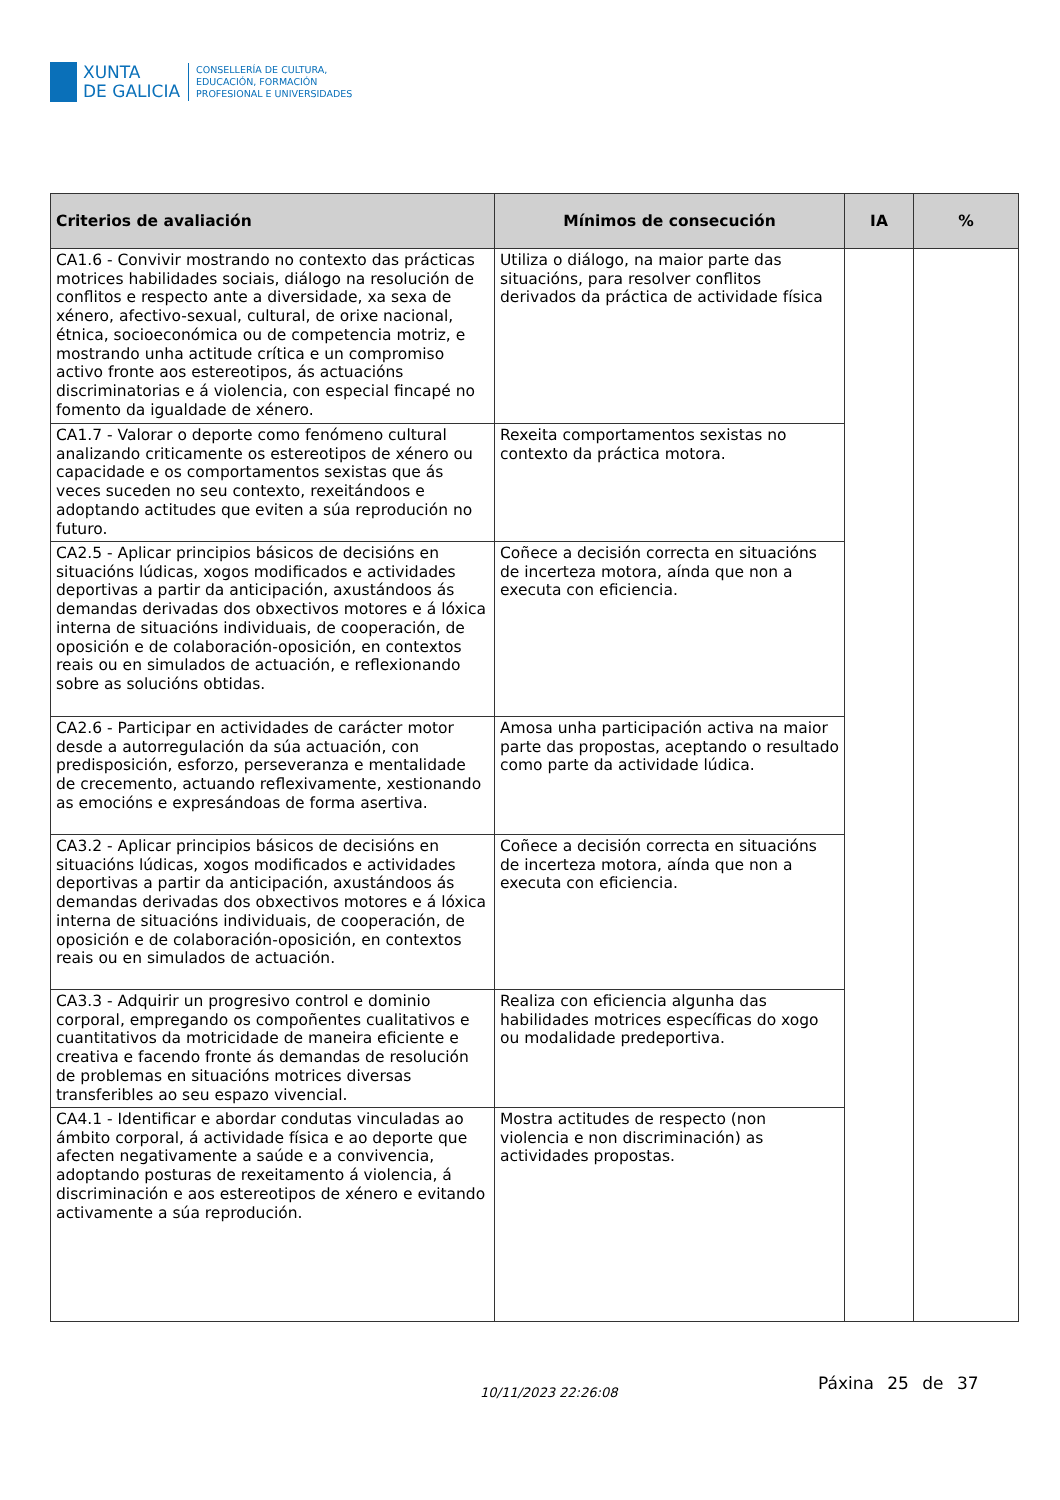XUNTA
DE GALICIA
CONSELLERÍA DE CULTURA,
EDUCACIÓN, FORMACIÓN
PROFESIONAL E UNIVERSIDADES
| Criterios de avaliación | Mínimos de consecución | IA | % |
| --- | --- | --- | --- |
| CA1.6 - Convivir mostrando no contexto das prácticas motrices habilidades sociais, diálogo na resolución de conflitos e respecto ante a diversidade, xa sexa de xénero, afectivo-sexual, cultural, de orixe nacional, étnica, socioeconómica ou de competencia motriz, e mostrando unha actitude crítica e un compromiso activo fronte aos estereotipos, ás actuacións discriminatorias e á violencia, con especial fincapé no fomento da igualdade de xénero. | Utiliza o diálogo, na maior parte das situacións, para resolver conflitos derivados da práctica de actividade física | | |
| CA1.7 - Valorar o deporte como fenómeno cultural analizando criticamente os estereotipos de xénero ou capacidade e os comportamentos sexistas que ás veces suceden no seu contexto, rexeitándoos e adoptando actitudes que eviten a súa reprodución no futuro. | Rexeita comportamentos sexistas no contexto da práctica motora. | | |
| CA2.5 - Aplicar principios básicos de decisións en situacións lúdicas, xogos modificados e actividades deportivas a partir da anticipación, axustándoos ás demandas derivadas dos obxectivos motores e á lóxica interna de situacións individuais, de cooperación, de oposición e de colaboración-oposición, en contextos reais ou en simulados de actuación, e reflexionando sobre as solucións obtidas. | Coñece a decisión correcta en situacións de incerteza motora, aínda que non a executa con eficiencia. | | |
| CA2.6 - Participar en actividades de carácter motor desde a autorregulación da súa actuación, con predisposición, esforzo, perseveranza e mentalidade de crecemento, actuando reflexivamente, xestionando as emocións e expresándoas de forma asertiva. | Amosa unha participación activa na maior parte das propostas, aceptando o resultado como parte da actividade lúdica. | | |
| CA3.2 - Aplicar principios básicos de decisións en situacións lúdicas, xogos modificados e actividades deportivas a partir da anticipación, axustándoos ás demandas derivadas dos obxectivos motores e á lóxica interna de situacións individuais, de cooperación, de oposición e de colaboración-oposición, en contextos reais ou en simulados de actuación. | Coñece a decisión correcta en situacións de incerteza motora, aínda que non a executa con eficiencia. | | |
| CA3.3 - Adquirir un progresivo control e dominio corporal, empregando os compoñentes cualitativos e cuantitativos da motricidade de maneira eficiente e creativa e facendo fronte ás demandas de resolución de problemas en situacións motrices diversas transferibles ao seu espazo vivencial. | Realiza con eficiencia algunha das habilidades motrices específicas do xogo ou modalidade predeportiva. | | |
| CA4.1 - Identificar e abordar condutas vinculadas ao ámbito corporal, á actividade física e ao deporte que afecten negativamente a saúde e a convivencia, adoptando posturas de rexeitamento á violencia, á discriminación e aos estereotipos de xénero e evitando activamente a súa reprodución. | Mostra actitudes de respecto (non violencia e non discriminación) as actividades propostas. | | |
10/11/2023 22:26:08 Páxina 25 de 37